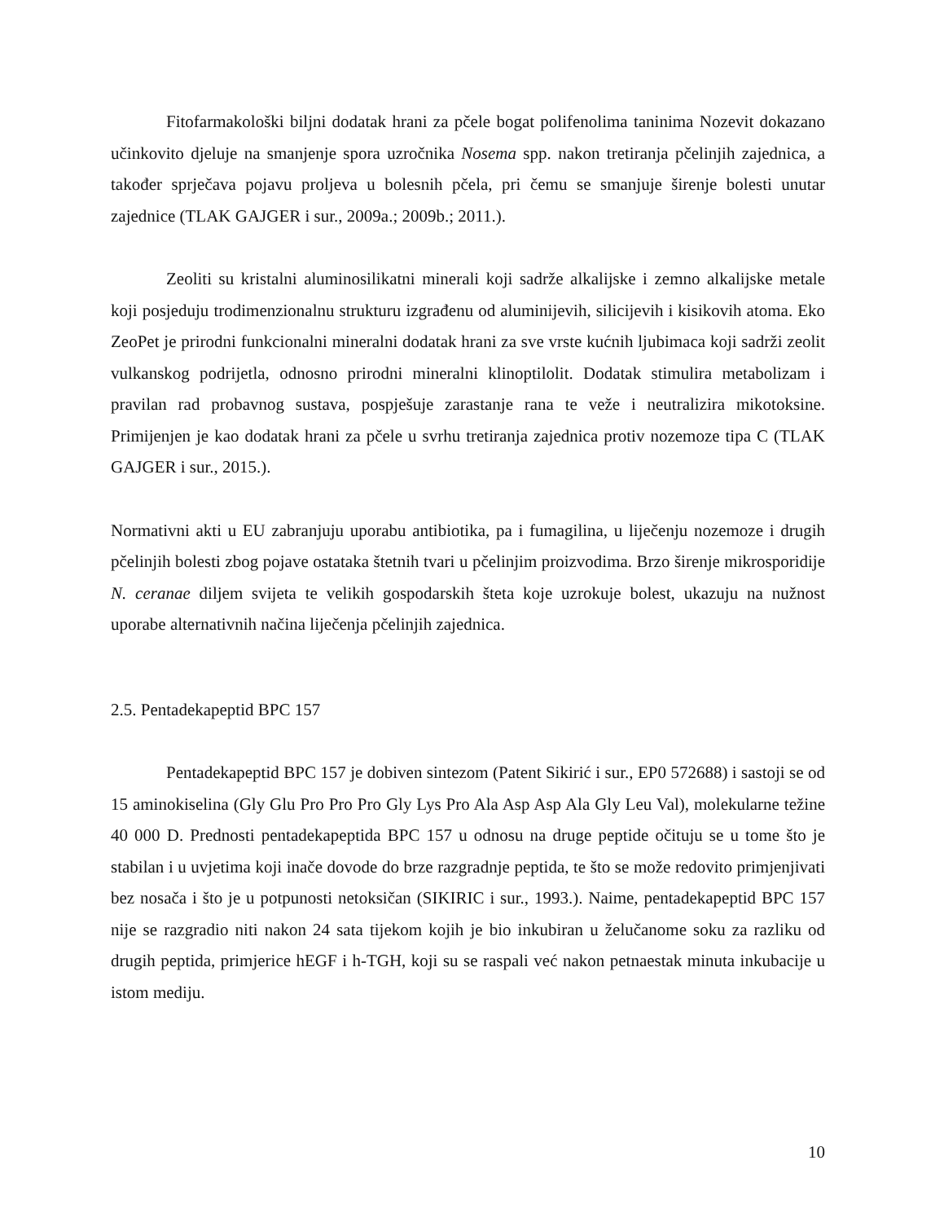Fitofarmakološki biljni dodatak hrani za pčele bogat polifenolima taninima Nozevit dokazano učinkovito djeluje na smanjenje spora uzročnika Nosema spp. nakon tretiranja pčelinjih zajednica, a također sprječava pojavu proljeva u bolesnih pčela, pri čemu se smanjuje širenje bolesti unutar zajednice (TLAK GAJGER i sur., 2009a.; 2009b.; 2011.).
Zeoliti su kristalni aluminosilikatni minerali koji sadrže alkalijske i zemno alkalijske metale koji posjeduju trodimenzionalnu strukturu izgrađenu od aluminijevih, silicijevih i kisikovih atoma. Eko ZeoPet je prirodni funkcionalni mineralni dodatak hrani za sve vrste kućnih ljubimaca koji sadrži zeolit vulkanskog podrijetla, odnosno prirodni mineralni klinoptilolit. Dodatak stimulira metabolizam i pravilan rad probavnog sustava, pospješuje zarastanje rana te veže i neutralizira mikotoksine. Primijenjen je kao dodatak hrani za pčele u svrhu tretiranja zajednica protiv nozemoze tipa C (TLAK GAJGER i sur., 2015.).
Normativni akti u EU zabranjuju uporabu antibiotika, pa i fumagilina, u liječenju nozemoze i drugih pčelinjih bolesti zbog pojave ostataka štetnih tvari u pčelinjim proizvodima. Brzo širenje mikrosporidije N. ceranae diljem svijeta te velikih gospodarskih šteta koje uzrokuje bolest, ukazuju na nužnost uporabe alternativnih načina liječenja pčelinjih zajednica.
2.5. Pentadekapeptid BPC 157
Pentadekapeptid BPC 157 je dobiven sintezom (Patent Sikirić i sur., EP0 572688) i sastoji se od 15 aminokiselina (Gly Glu Pro Pro Pro Gly Lys Pro Ala Asp Asp Ala Gly Leu Val), molekularne težine 40 000 D. Prednosti pentadekapeptida BPC 157 u odnosu na druge peptide očituju se u tome što je stabilan i u uvjetima koji inače dovode do brze razgradnje peptida, te što se može redovito primjenjivati bez nosača i što je u potpunosti netoksičan (SIKIRIC i sur., 1993.). Naime, pentadekapeptid BPC 157 nije se razgradio niti nakon 24 sata tijekom kojih je bio inkubiran u želučanome soku za razliku od drugih peptida, primjerice hEGF i h-TGH, koji su se raspali već nakon petnaestak minuta inkubacije u istom mediju.
10